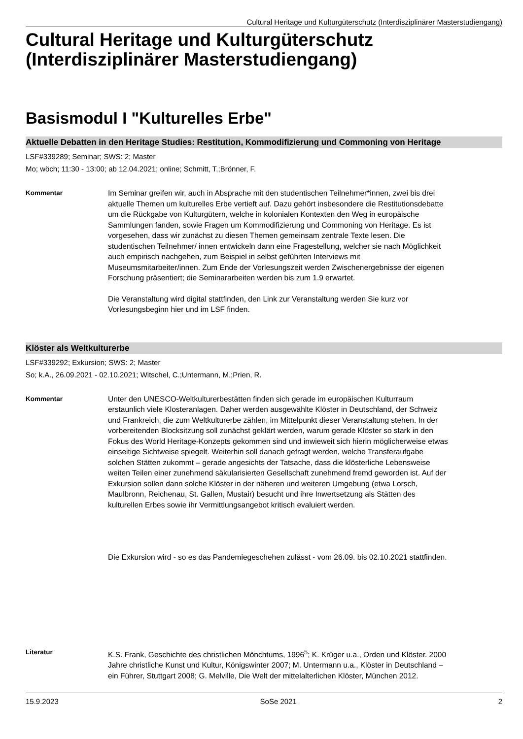Cultural Heritage und Kulturgüterschutz (Interdisziplinärer Masterstudiengang)
Cultural Heritage und Kulturgüterschutz (Interdisziplinärer Masterstudiengang)
Basismodul I "Kulturelles Erbe"
Aktuelle Debatten in den Heritage Studies: Restitution, Kommodifizierung und Commoning von Heritage
LSF#339289; Seminar; SWS: 2; Master
Mo; wöch; 11:30 - 13:00; ab 12.04.2021; online; Schmitt, T.;Brönner, F.
Kommentar Im Seminar greifen wir, auch in Absprache mit den studentischen Teilnehmer*innen, zwei bis drei aktuelle Themen um kulturelles Erbe vertieft auf. Dazu gehört insbesondere die Restitutionsdebatte um die Rückgabe von Kulturgütern, welche in kolonialen Kontexten den Weg in europäische Sammlungen fanden, sowie Fragen um Kommodifizierung und Commoning von Heritage. Es ist vorgesehen, dass wir zunächst zu diesen Themen gemeinsam zentrale Texte lesen. Die studentischen Teilnehmer/ innen entwickeln dann eine Fragestellung, welcher sie nach Möglichkeit auch empirisch nachgehen, zum Beispiel in selbst geführten Interviews mit Museumsmitarbeiter/innen. Zum Ende der Vorlesungszeit werden Zwischenergebnisse der eigenen Forschung präsentiert; die Seminararbeiten werden bis zum 1.9 erwartet.
Die Veranstaltung wird digital stattfinden, den Link zur Veranstaltung werden Sie kurz vor Vorlesungsbeginn hier und im LSF finden.
Klöster als Weltkulturerbe
LSF#339292; Exkursion; SWS: 2; Master
So; k.A., 26.09.2021 - 02.10.2021; Witschel, C.;Untermann, M.;Prien, R.
Kommentar Unter den UNESCO-Weltkulturerbestätten finden sich gerade im europäischen Kulturraum erstaunlich viele Klosteranlagen. Daher werden ausgewählte Klöster in Deutschland, der Schweiz und Frankreich, die zum Weltkulturerbe zählen, im Mittelpunkt dieser Veranstaltung stehen. In der vorbereitenden Blocksitzung soll zunächst geklärt werden, warum gerade Klöster so stark in den Fokus des World Heritage-Konzepts gekommen sind und inwieweit sich hierin möglicherweise etwas einseitige Sichtweise spiegelt. Weiterhin soll danach gefragt werden, welche Transferaufgabe solchen Stätten zukommt – gerade angesichts der Tatsache, dass die klösterliche Lebensweise weiten Teilen einer zunehmend säkularisierten Gesellschaft zunehmend fremd geworden ist. Auf der Exkursion sollen dann solche Klöster in der näheren und weiteren Umgebung (etwa Lorsch, Maulbronn, Reichenau, St. Gallen, Mustair) besucht und ihre Inwertsetzung als Stätten des kulturellen Erbes sowie ihr Vermittlungsangebot kritisch evaluiert werden.
Die Exkursion wird - so es das Pandemiegeschehen zulässt - vom 26.09. bis 02.10.2021 stattfinden.
Literatur K.S. Frank, Geschichte des christlichen Mönchtums, 1996<sup>5</sup>; K. Krüger u.a., Orden und Klöster. 2000 Jahre christliche Kunst und Kultur, Königswinter 2007; M. Untermann u.a., Klöster in Deutschland – ein Führer, Stuttgart 2008; G. Melville, Die Welt der mittelalterlichen Klöster, München 2012.
15.9.2023 SoSe 2021 2